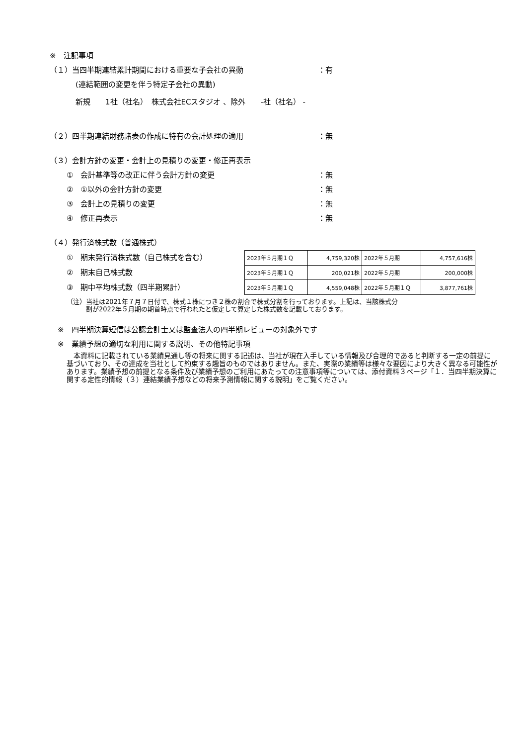※　注記事項
（１）当四半期連結累計期間における重要な子会社の異動 ：有
(連結範囲の変更を伴う特定子会社の異動)
新規　　1社（社名）　株式会社ECスタジオ 、除外　　-社（社名） -
（２）四半期連結財務諸表の作成に特有の会計処理の適用 ：無
（３）会計方針の変更・会計上の見積りの変更・修正再表示
①　会計基準等の改正に伴う会計方針の変更 ：無
②　①以外の会計方針の変更 ：無
③　会計上の見積りの変更 ：無
④　修正再表示 ：無
（４）発行済株式数（普通株式）
①　期末発行済株式数（自己株式を含む）
②　期末自己株式数
③　期中平均株式数（四半期累計）
| 2023年５月期１Ｑ | 4,759,320株 | 2022年５月期 | 4,757,616株 |
| 2023年５月期１Ｑ | 200,021株 | 2022年５月期 | 200,000株 |
| 2023年５月期１Ｑ | 4,559,048株 | 2022年５月期１Ｑ | 3,877,761株 |
（注）当社は2021年７月７日付で、株式１株につき２株の割合で株式分割を行っております。上記は、当該株式分
　　　割が2022年５月期の期首時点で行われたと仮定して算定した株式数を記載しております。
※　四半期決算短信は公認会計士又は監査法人の四半期レビューの対象外です
※　業績予想の適切な利用に関する説明、その他特記事項
　本資料に記載されている業績見通し等の将来に関する記述は、当社が現在入手している情報及び合理的であると判断する一定の前提に基づいており、その達成を当社として約束する趣旨のものではありません。また、実際の業績等は様々な要因により大きく異なる可能性があります。業績予想の前提となる条件及び業績予想のご利用にあたっての注意事項等については、添付資料３ページ「１．当四半期決算に関する定性的情報（３）連結業績予想などの将来予測情報に関する説明」をご覧ください。